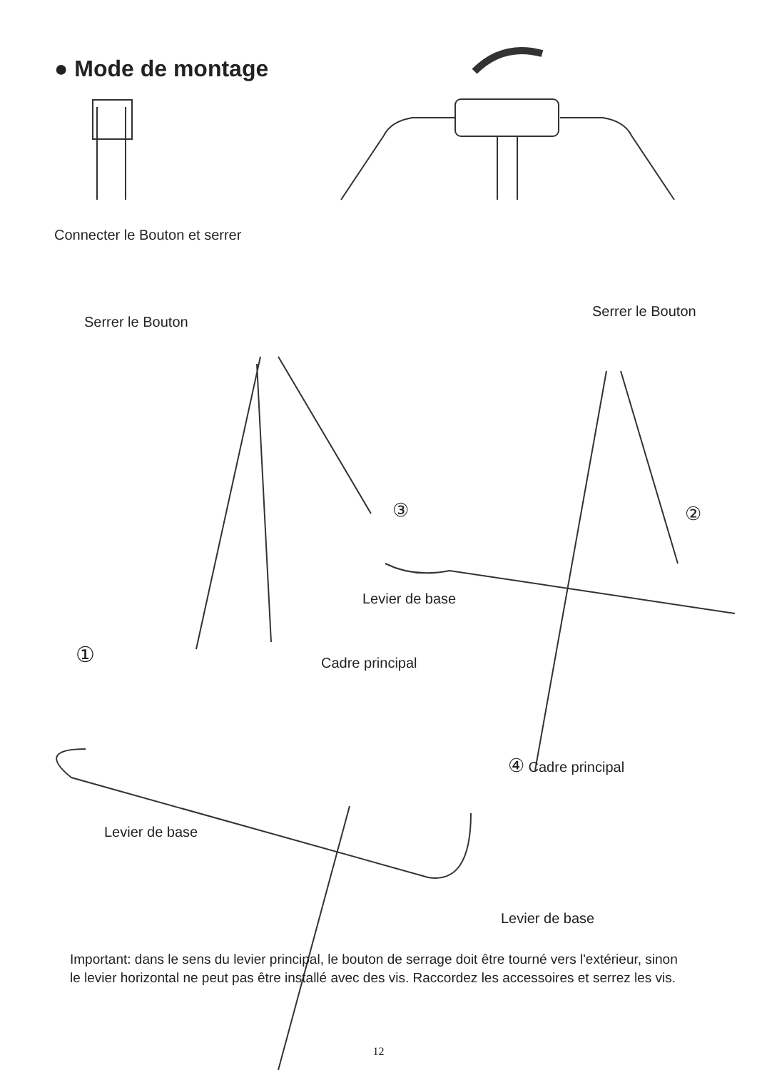● Mode de montage
Connecter le Bouton et serrer
Serrer le Bouton
Serrer le Bouton
③ ②
①
Levier de base
Cadre principal
④ Cadre principal
Levier de base
Levier de base
Important: dans le sens du levier principal, le bouton de serrage doit être tourné vers l'extérieur, sinon le levier horizontal ne peut pas être installé avec des vis. Raccordez les accessoires et serrez les vis.
12